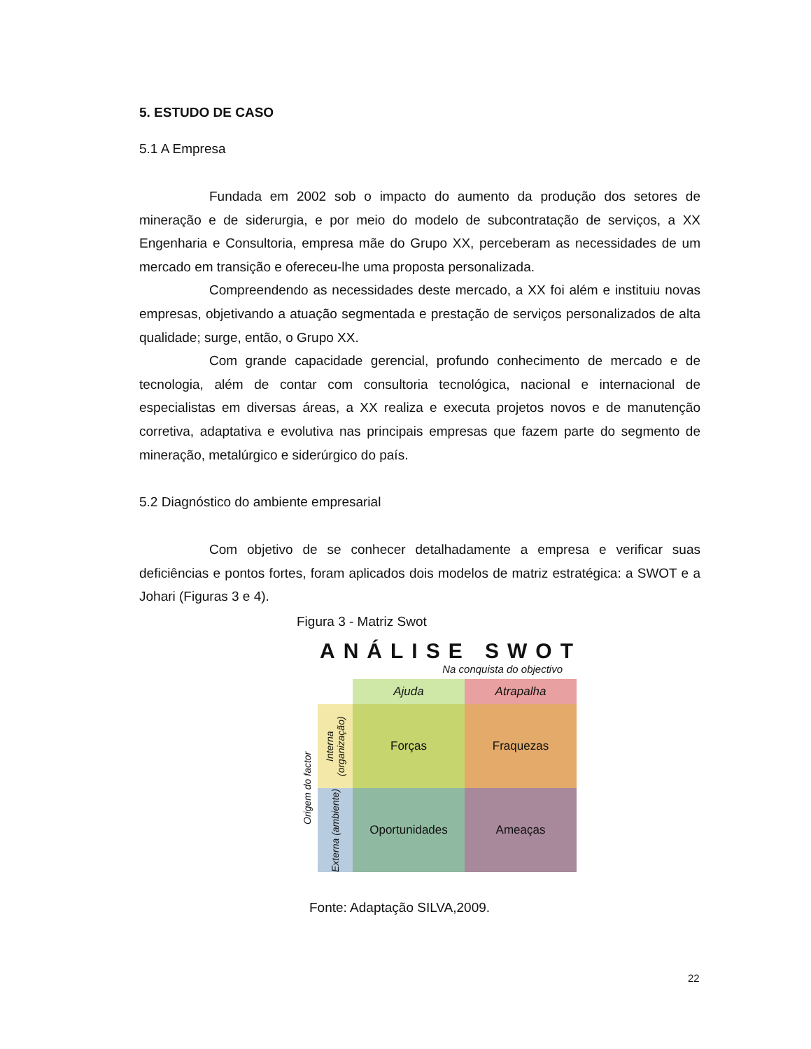5. ESTUDO DE CASO
5.1 A Empresa
Fundada em 2002 sob o impacto do aumento da produção dos setores de mineração e de siderurgia, e por meio do modelo de subcontratação de serviços, a XX Engenharia e Consultoria, empresa mãe do Grupo XX, perceberam as necessidades de um mercado em transição e ofereceu-lhe uma proposta personalizada.
Compreendendo as necessidades deste mercado, a XX foi além e instituiu novas empresas, objetivando a atuação segmentada e prestação de serviços personalizados de alta qualidade; surge, então, o Grupo XX.
Com grande capacidade gerencial, profundo conhecimento de mercado e de tecnologia, além de contar com consultoria tecnológica, nacional e internacional de especialistas em diversas áreas, a XX realiza e executa projetos novos e de manutenção corretiva, adaptativa e evolutiva nas principais empresas que fazem parte do segmento de mineração, metalúrgico e siderúrgico do país.
5.2 Diagnóstico do ambiente empresarial
Com objetivo de se conhecer detalhadamente a empresa e verificar suas deficiências e pontos fortes, foram aplicados dois modelos de matriz estratégica: a SWOT e a Johari (Figuras 3 e 4).
Figura 3 - Matriz Swot
ANÁLISE SWOT
Na conquista do objectivo
Origem do factor
Ajuda
Atrapalha
Interna (organização)
Forças
Fraquezas
Externa (ambiente)
Oportunidades
Ameaças
Fonte: Adaptação SILVA,2009.
22